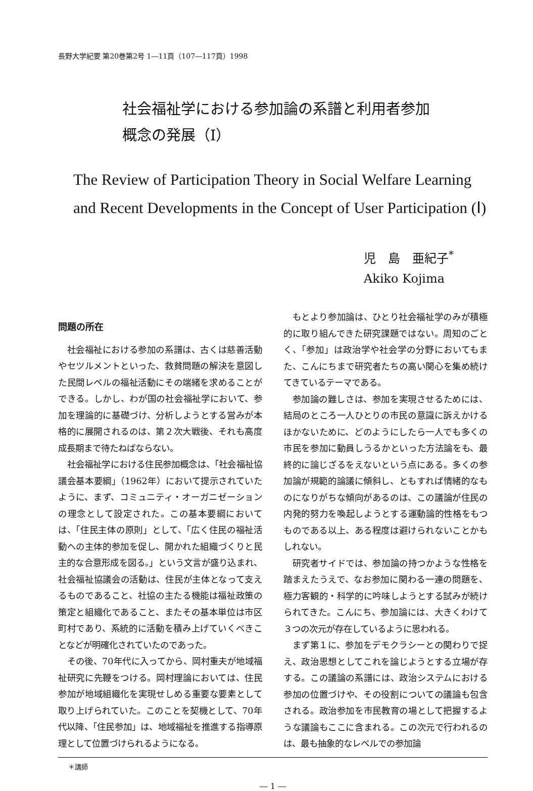長野大学紀要 第20巻第2号 1―11頁（107―117頁）1998
社会福祉学における参加論の系譜と利用者参加
概念の発展（Ⅰ）
The Review of Participation Theory in Social Welfare Learning
and Recent Developments in the Concept of User Participation (Ⅰ)
児　島　亜紀子<sup>*</sup>
Akiko Kojima
問題の所在
社会福祉における参加の系譜は、古くは慈善活動やセツルメントといった、救貧問題の解決を意図した民間レベルの福祉活動にその端緒を求めることができる。しかし、わが国の社会福祉学において、参加を理論的に基礎づけ、分析しようとする営みが本格的に展開されるのは、第２次大戦後、それも高度成長期まで待たねばならない。
社会福祉学における住民参加概念は、「社会福祉協議会基本要綱」（1962年）において提示されていたように、まず、コミュニティ・オーガニゼーションの理念として設定された。この基本要綱においては、「住民主体の原則」として、「広く住民の福祉活動への主体的参加を促し、開かれた組織づくりと民主的な合意形成を図る。」という文言が盛り込まれ、社会福祉協議会の活動は、住民が主体となって支えるものであること、社協の主たる機能は福祉政策の策定と組織化であること、またその基本単位は市区町村であり、系統的に活動を積み上げていくべきことなどが明確化されていたのであった。
その後、70年代に入ってから、岡村重夫が地域福祉研究に先鞭をつける。岡村理論においては、住民参加が地域組織化を実現せしめる重要な要素として取り上げられていた。このことを契機として、70年代以降、「住民参加」は、地域福祉を推進する指導原理として位置づけられるようになる。
もとより参加論は、ひとり社会福祉学のみが積極的に取り組んできた研究課題ではない。周知のごとく、「参加」は政治学や社会学の分野においてもまた、こんにちまで研究者たちの高い関心を集め続けてきているテーマである。
参加論の難しさは、参加を実現させるためには、結局のところ一人ひとりの市民の意識に訴えかけるほかないために、どのようにしたら一人でも多くの市民を参加に動員しうるかといった方法論をも、最終的に論じざるをえないという点にある。多くの参加論が規範的論議に傾斜し、ともすれば情緒的なものになりがちな傾向があるのは、この議論が住民の内発的努力を喚起しようとする運動論的性格をもつものである以上、ある程度は避けられないことかもしれない。
研究者サイドでは、参加論の持つかような性格を踏まえたうえで、なお参加に関わる一連の問題を、極力客観的・科学的に吟味しようとする試みが続けられてきた。こんにち、参加論には、大きくわけて３つの次元が存在しているように思われる。
まず第１に、参加をデモクラシーとの関わりで捉え、政治思想としてこれを論じようとする立場が存する。この議論の系譜には、政治システムにおける参加の位置づけや、その役割についての議論も包含される。政治参加を市民教育の場として把握するような議論もここに含まれる。この次元で行われるのは、最も抽象的なレベルでの参加論
＊講師
― 1 ―